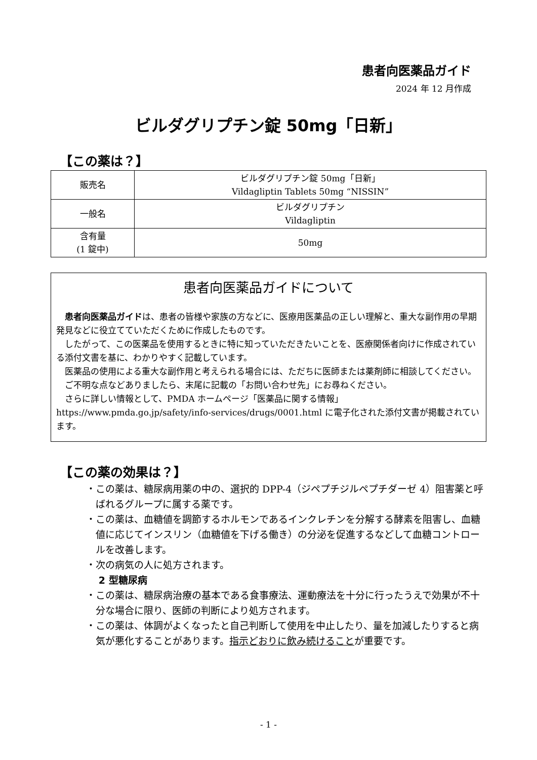患者向医薬品ガイド
2024 年 12 月作成
ビルダグリプチン錠 50mg「日新」
【この薬は？】
| 販売名 | ビルダグリプチン錠 50mg「日新」 Vildagliptin Tablets 50mg “NISSIN” |
| 一般名 | ビルダグリプチン Vildagliptin |
| 含有量 (1 錠中) | 50mg |
患者向医薬品ガイドについて
患者向医薬品ガイドは、患者の皆様や家族の方などに、医療用医薬品の正しい理解と、重大な副作用の早期発見などに役立てていただくために作成したものです。
したがって、この医薬品を使用するときに特に知っていただきたいことを、医療関係者向けに作成されている添付文書を基に、わかりやすく記載しています。
医薬品の使用による重大な副作用と考えられる場合には、ただちに医師または薬剤師に相談してください。
ご不明な点などありましたら、末尾に記載の「お問い合わせ先」にお尋ねください。
さらに詳しい情報として、PMDA ホームページ「医薬品に関する情報」 https://www.pmda.go.jp/safety/info-services/drugs/0001.html に電子化された添付文書が掲載されています。
【この薬の効果は？】
・この薬は、糖尿病用薬の中の、選択的 DPP-4（ジペプチジルペプチダーゼ 4）阻害薬と呼ばれるグループに属する薬です。
・この薬は、血糖値を調節するホルモンであるインクレチンを分解する酵素を阻害し、血糖値に応じてインスリン（血糖値を下げる働き）の分泌を促進するなどして血糖コントロールを改善します。
・次の病気の人に処方されます。
2 型糖尿病
・この薬は、糖尿病治療の基本である食事療法、運動療法を十分に行ったうえで効果が不十分な場合に限り、医師の判断により処方されます。
・この薬は、体調がよくなったと自己判断して使用を中止したり、量を加減したりすると病気が悪化することがあります。指示どおりに飲み続けることが重要です。
- 1 -